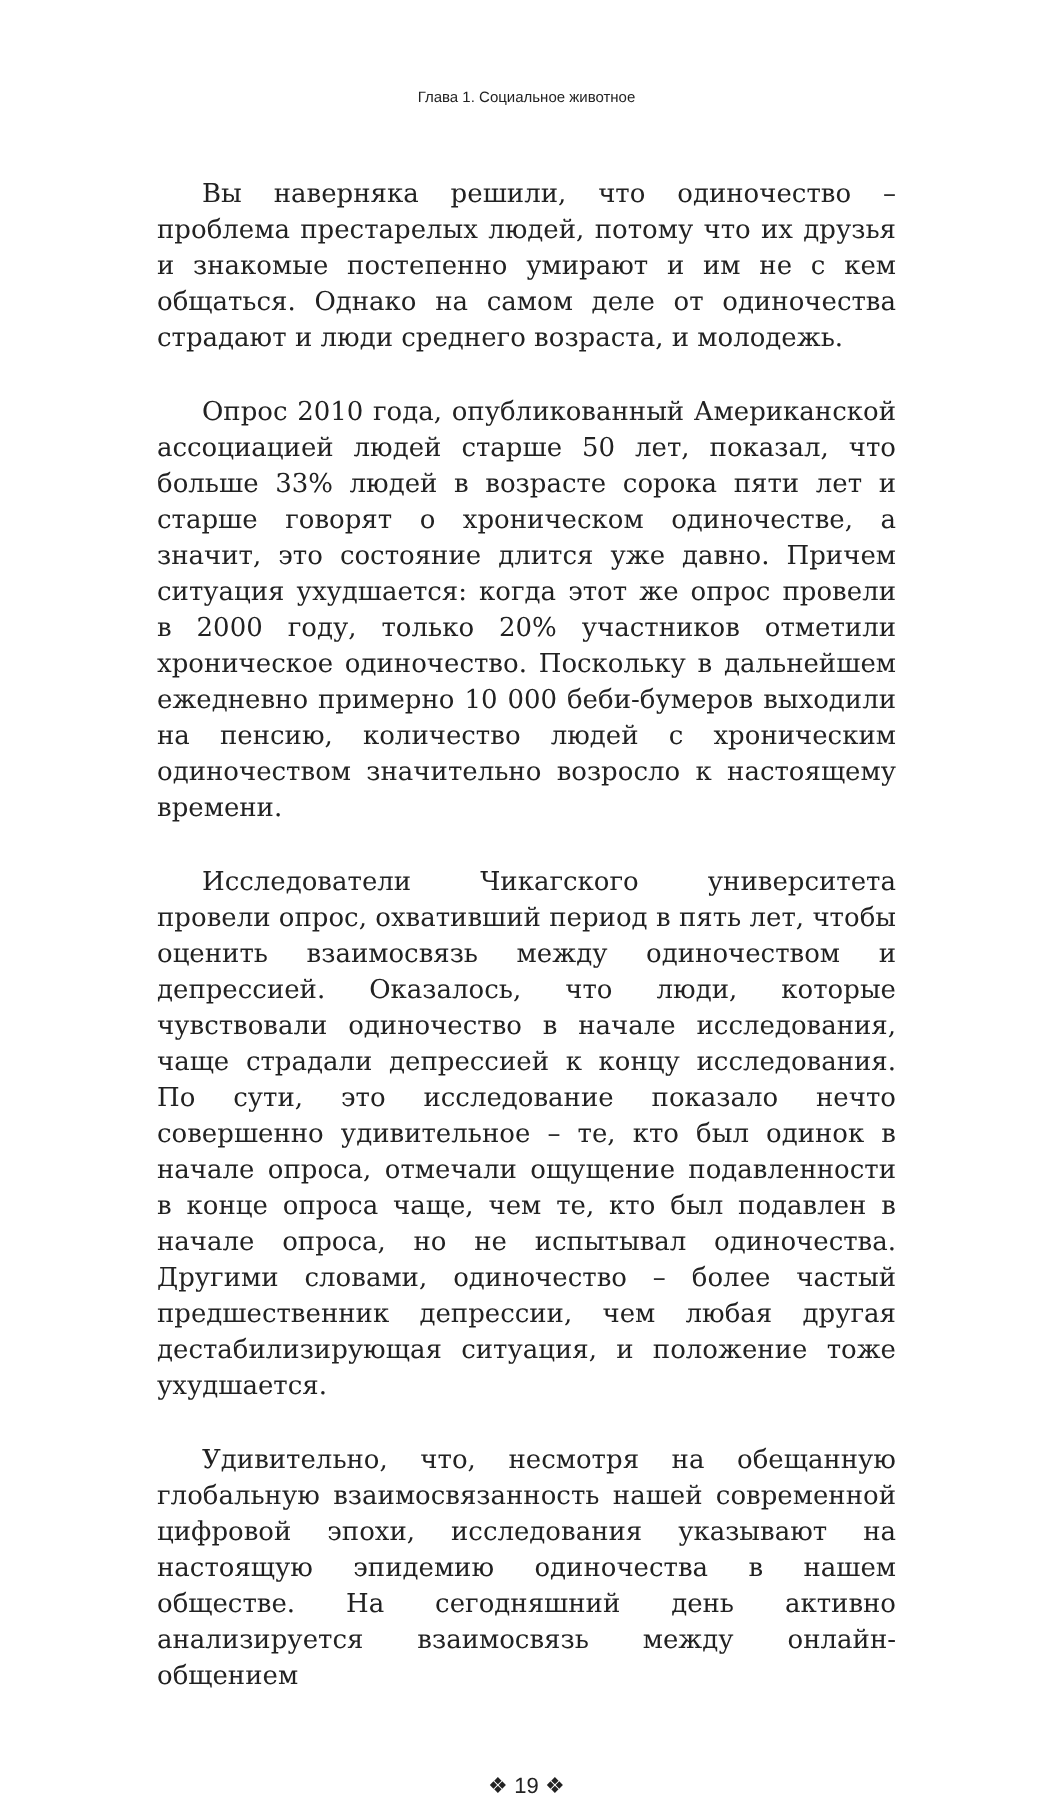Глава 1. Социальное животное
Вы наверняка решили, что одиночество – проблема престарелых людей, потому что их друзья и знакомые постепенно умирают и им не с кем общаться. Однако на самом деле от одиночества страдают и люди среднего возраста, и молодежь.
Опрос 2010 года, опубликованный Американской ассоциацией людей старше 50 лет, показал, что больше 33% людей в возрасте сорока пяти лет и старше говорят о хроническом одиночестве, а значит, это состояние длится уже давно. Причем ситуация ухудшается: когда этот же опрос провели в 2000 году, только 20% участников отметили хроническое одиночество. Поскольку в дальнейшем ежедневно примерно 10 000 беби-бумеров выходили на пенсию, количество людей с хроническим одиночеством значительно возросло к настоящему времени.
Исследователи Чикагского университета провели опрос, охвативший период в пять лет, чтобы оценить взаимосвязь между одиночеством и депрессией. Оказалось, что люди, которые чувствовали одиночество в начале исследования, чаще страдали депрессией к концу исследования. По сути, это исследование показало нечто совершенно удивительное – те, кто был одинок в начале опроса, отмечали ощущение подавленности в конце опроса чаще, чем те, кто был подавлен в начале опроса, но не испытывал одиночества. Другими словами, одиночество – более частый предшественник депрессии, чем любая другая дестабилизирующая ситуация, и положение тоже ухудшается.
Удивительно, что, несмотря на обещанную глобальную взаимосвязанность нашей современной цифровой эпохи, исследования указывают на настоящую эпидемию одиночества в нашем обществе. На сегодняшний день активно анализируется взаимосвязь между онлайн-общением
❖ 19 ❖